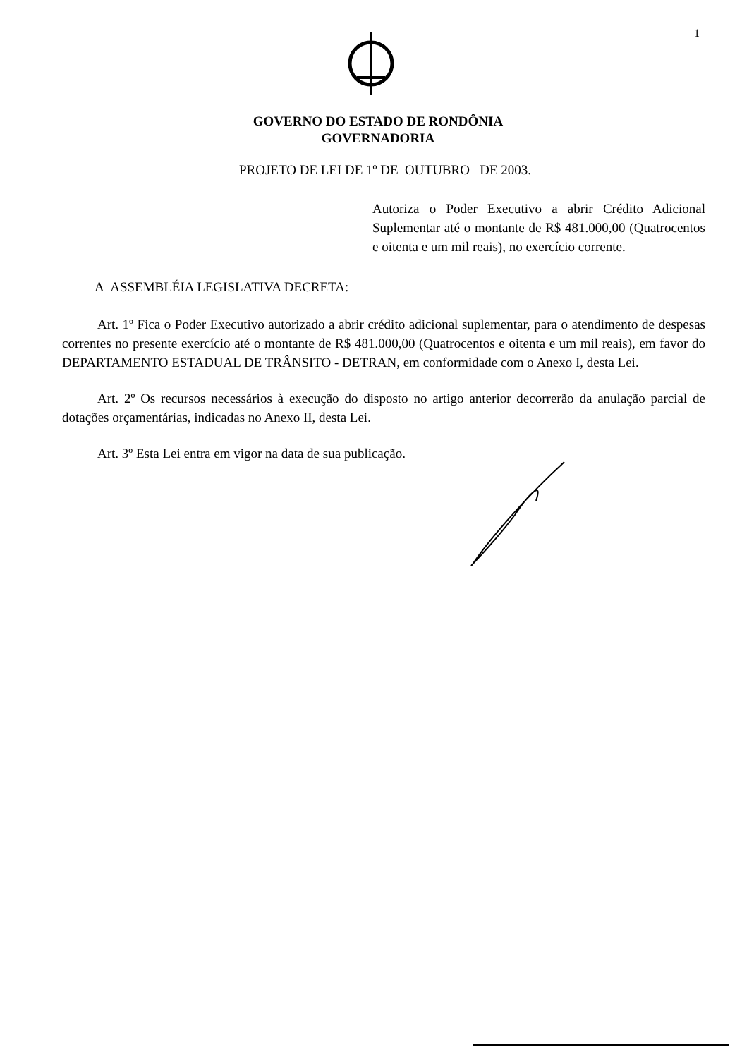1
GOVERNO DO ESTADO DE RONDÔNIA
GOVERNADORIA
PROJETO DE LEI DE 1º DE OUTUBRO DE 2003.
Autoriza o Poder Executivo a abrir Crédito Adicional Suplementar até o montante de R$ 481.000,00 (Quatrocentos e oitenta e um mil reais), no exercício corrente.
A ASSEMBLÉIA LEGISLATIVA DECRETA:
Art. 1º Fica o Poder Executivo autorizado a abrir crédito adicional suplementar, para o atendimento de despesas correntes no presente exercício até o montante de R$ 481.000,00 (Quatrocentos e oitenta e um mil reais), em favor do DEPARTAMENTO ESTADUAL DE TRÂNSITO - DETRAN, em conformidade com o Anexo I, desta Lei.
Art. 2º Os recursos necessários à execução do disposto no artigo anterior decorrerão da anulação parcial de dotações orçamentárias, indicadas no Anexo II, desta Lei.
Art. 3º Esta Lei entra em vigor na data de sua publicação.